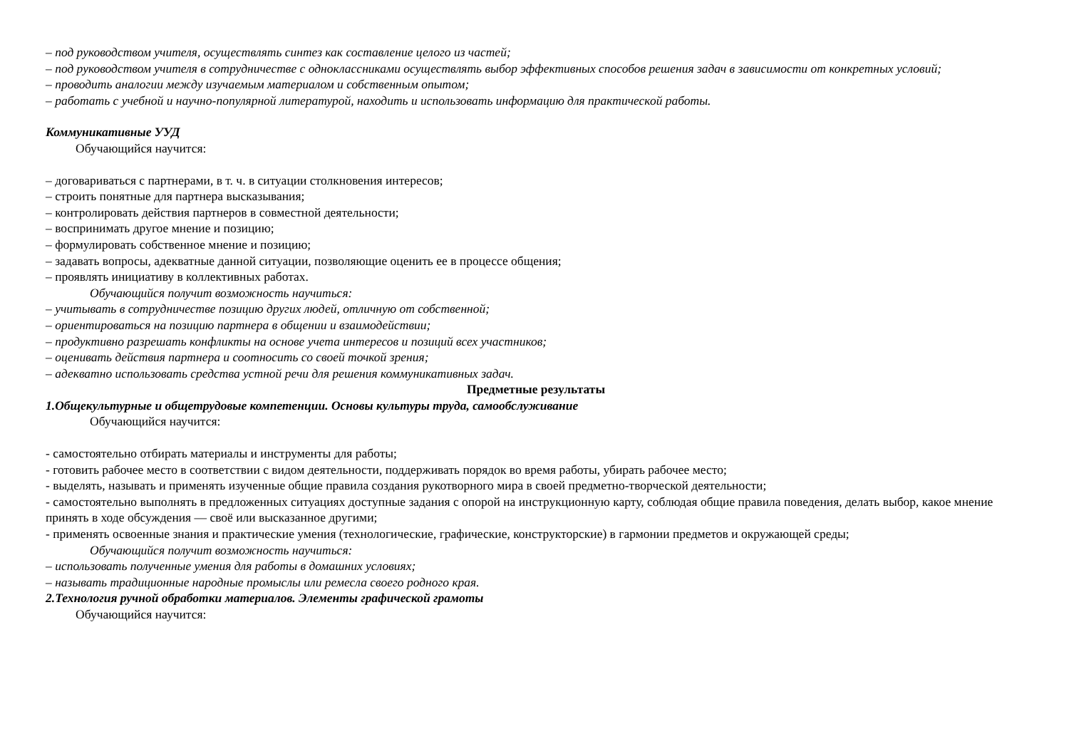– под руководством учителя, осуществлять синтез как составление целого из частей;
– под руководством учителя в сотрудничестве с одноклассниками осуществлять выбор эффективных способов решения задач в зависимости от конкретных условий;
– проводить аналогии между изучаемым материалом и собственным опытом;
– работать с учебной и научно-популярной литературой, находить и использовать информацию для практической работы.
Коммуникативные УУД
Обучающийся научится:
– договариваться с партнерами, в т. ч. в ситуации столкновения интересов;
– строить понятные для партнера высказывания;
– контролировать действия партнеров в совместной деятельности;
– воспринимать другое мнение и позицию;
– формулировать собственное мнение и позицию;
– задавать вопросы, адекватные данной ситуации, позволяющие оценить ее в процессе общения;
– проявлять инициативу в коллективных работах.
Обучающийся получит возможность научиться:
– учитывать в сотрудничестве позицию других людей, отличную от собственной;
– ориентироваться на позицию партнера в общении и взаимодействии;
– продуктивно разрешать конфликты на основе учета интересов и позиций всех участников;
– оценивать действия партнера и соотносить со своей точкой зрения;
– адекватно использовать средства устной речи для решения коммуникативных задач.
Предметные результаты
1.Общекультурные и общетрудовые компетенции. Основы культуры труда, самообслуживание
Обучающийся научится:
- самостоятельно отбирать материалы и инструменты для работы;
- готовить рабочее место в соответствии с видом деятельности, поддерживать порядок во время работы, убирать рабочее место;
- выделять, называть и применять изученные общие правила создания рукотворного мира в своей предметно-творческой деятельности;
- самостоятельно выполнять в предложенных ситуациях доступные задания с опорой на инструкционную карту, соблюдая общие правила поведения, делать выбор, какое мнение принять в ходе обсуждения — своё или высказанное другими;
- применять освоенные знания и практические умения (технологические, графические, конструкторские) в гармонии предметов и окружающей среды;
Обучающийся получит возможность научиться:
– использовать полученные умения для работы в домашних условиях;
– называть традиционные народные промыслы или ремесла своего родного края.
2.Технология ручной обработки материалов. Элементы графической грамоты
Обучающийся научится: